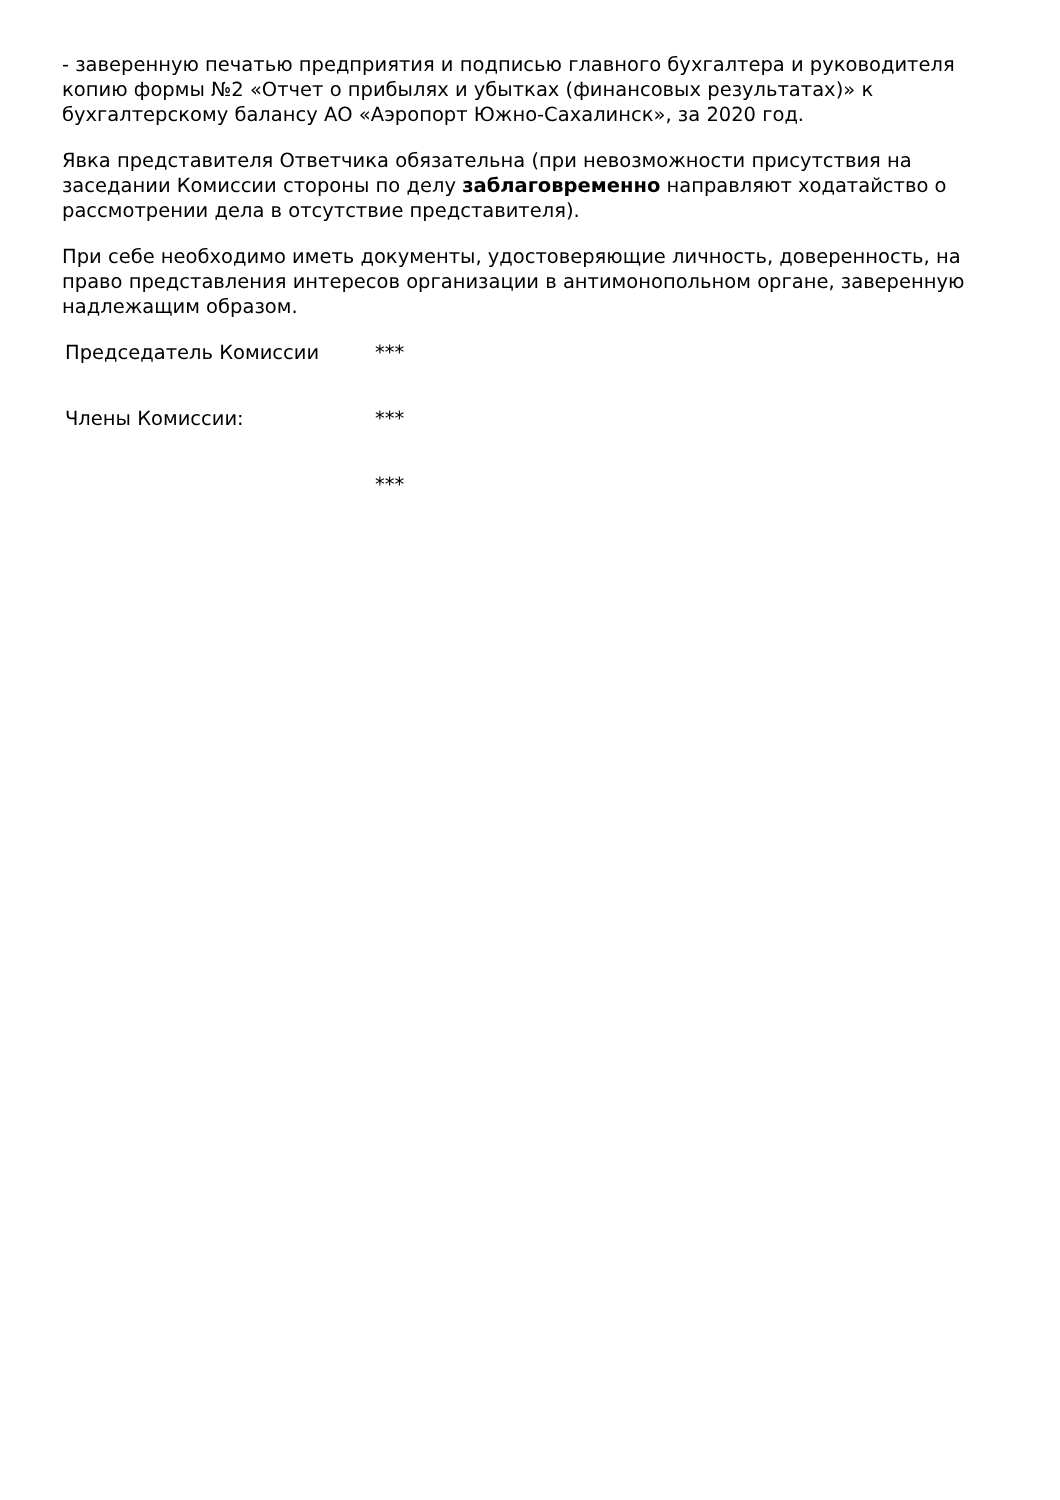- заверенную печатью предприятия и подписью главного бухгалтера и руководителя копию формы №2 «Отчет о прибылях и убытках (финансовых результатах)» к бухгалтерскому балансу АО «Аэропорт Южно-Сахалинск», за 2020 год.
Явка представителя Ответчика обязательна (при невозможности присутствия на заседании Комиссии стороны по делу заблаговременно направляют ходатайство о рассмотрении дела в отсутствие представителя).
При себе необходимо иметь документы, удостоверяющие личность, доверенность, на право представления интересов организации в антимонопольном органе, заверенную надлежащим образом.
| Председатель Комиссии | *** |
| Члены Комиссии: | *** |
| | *** |